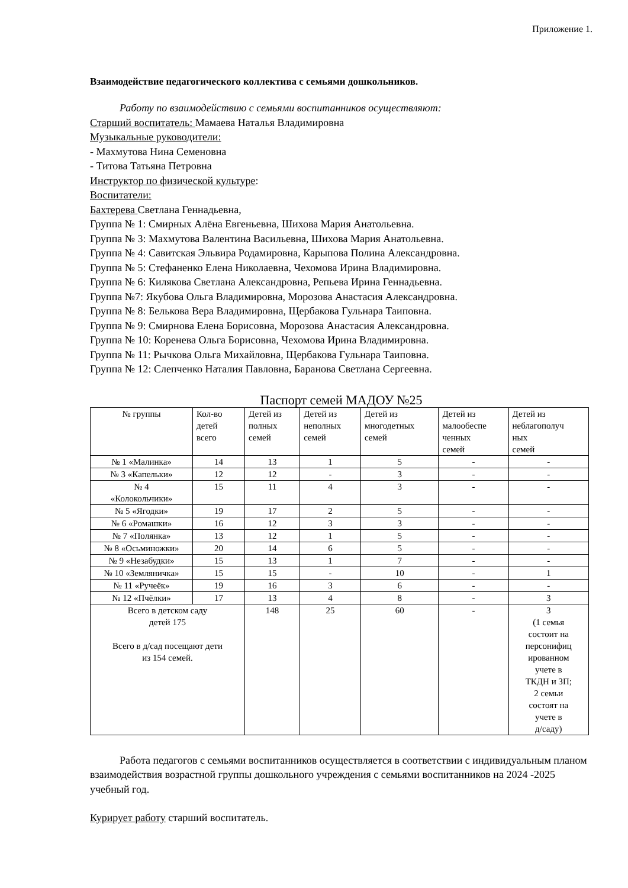Приложение 1.
Взаимодействие педагогического коллектива с семьями дошкольников.
Работу по взаимодействию с семьями воспитанников осуществляют:
Старший воспитатель: Мамаева Наталья Владимировна
Музыкальные руководители:
- Махмутова Нина Семеновна
- Титова Татьяна Петровна
Инструктор по физической культуре:
Воспитатели:
Бахтерева Светлана Геннадьевна,
Группа № 1: Смирных Алёна Евгеньевна, Шихова Мария Анатольевна.
Группа № 3: Махмутова Валентина Васильевна, Шихова Мария Анатольевна.
Группа № 4: Савитская Эльвира Родамировна, Карыпова Полина Александровна.
Группа № 5: Стефаненко Елена Николаевна, Чехомова Ирина Владимировна.
Группа № 6: Килякова Светлана Александровна, Репьева Ирина Геннадьевна.
Группа №7: Якубова Ольга Владимировна, Морозова Анастасия Александровна.
Группа № 8: Белькова Вера Владимировна, Щербакова Гульнара Таиповна.
Группа № 9: Смирнова Елена Борисовна, Морозова Анастасия Александровна.
Группа № 10: Коренева Ольга Борисовна, Чехомова Ирина Владимировна.
Группа № 11: Рычкова Ольга Михайловна, Щербакова Гульнара Таиповна.
Группа № 12: Слепченко Наталия Павловна, Баранова Светлана Сергеевна.
Паспорт семей МАДОУ №25
| № группы | Кол-во детей всего | Детей из полных семей | Детей из неполных семей | Детей из многодетных семей | Детей из малообеспе ченных семей | Детей из неблагополуч ных семей |
| --- | --- | --- | --- | --- | --- | --- |
| № 1 «Малинка» | 14 | 13 | 1 | 5 | - | - |
| № 3 «Капельки» | 12 | 12 | - | 3 | - | - |
| № 4 «Колокольчики» | 15 | 11 | 4 | 3 | - | - |
| № 5 «Ягодки» | 19 | 17 | 2 | 5 | - | - |
| № 6 «Ромашки» | 16 | 12 | 3 | 3 | - | - |
| № 7 «Полянка» | 13 | 12 | 1 | 5 | - | - |
| № 8 «Осьминожки» | 20 | 14 | 6 | 5 | - | - |
| № 9 «Незабудки» | 15 | 13 | 1 | 7 | - | - |
| № 10 «Земляничка» | 15 | 15 | - | 10 | - | 1 |
| № 11 «Ручеёк» | 19 | 16 | 3 | 6 | - | - |
| № 12 «Пчёлки» | 17 | 13 | 4 | 8 | - | 3 |
| Всего в детском саду детей 175 Всего в д/сад посещают дети из 154 семей. | | 148 | 25 | 60 | - | 3 (1 семья состоит на персонифиц ированном учете в ТКДН и ЗП; 2 семьи состоят на учете в д/саду) |
Работа педагогов с семьями воспитанников осуществляется в соответствии с индивидуальным планом взаимодействия возрастной группы дошкольного учреждения с семьями воспитанников на 2024 -2025 учебный год.
Курирует работу старший воспитатель.